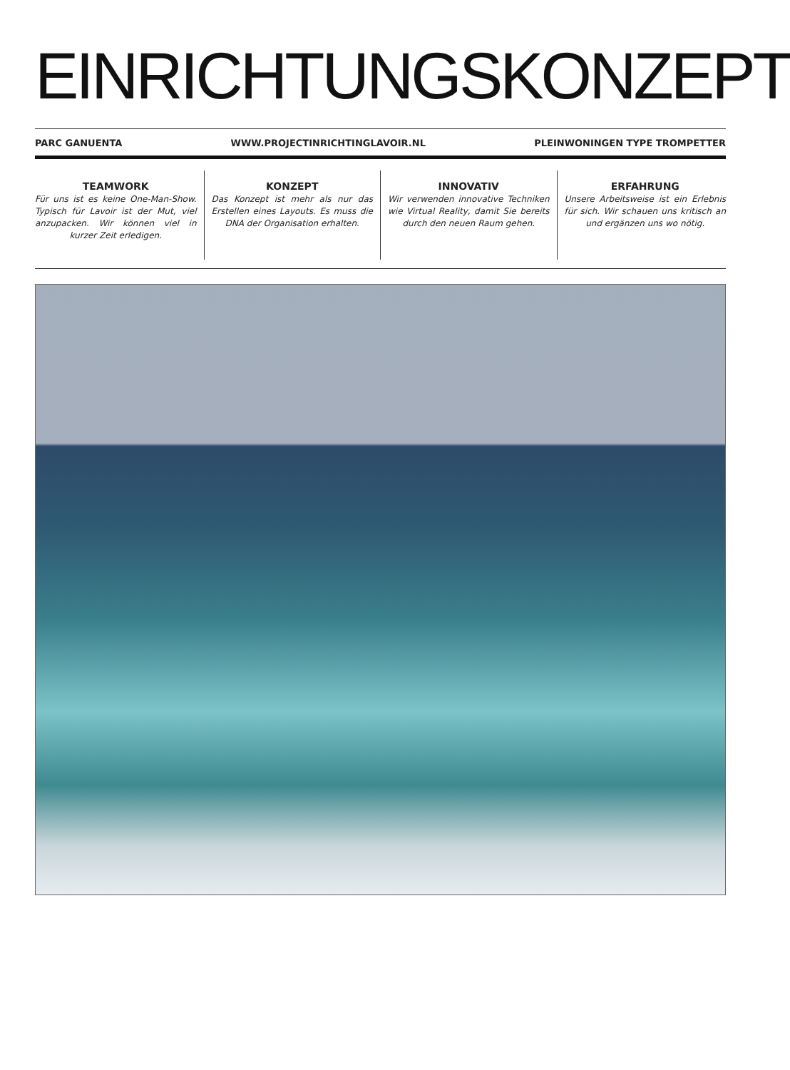EINRICHTUNGSKONZEPT
PARC GANUENTA WWW.PROJECTINRICHTINGLAVOIR.NL PLEINWONINGEN TYPE TROMPETTER
TEAMWORK
Für uns ist es keine One-Man-Show. Typisch für Lavoir ist der Mut, viel anzupacken. Wir können viel in kurzer Zeit er­ledigen.
KONZEPT
Das Konzept ist mehr als nur das Erstellen eines Layouts. Es muss die DNA der Organisation erhalten.
INNOVATIV
Wir verwenden innovative Techniken wie Virtual Reality, damit Sie bereits durch den neuen Raum gehen.
ERFAHRUNG
Unsere Arbeitsweise ist ein Erlebnis für sich. Wir schauen uns kritisch an und ergänzen uns wo nötig.